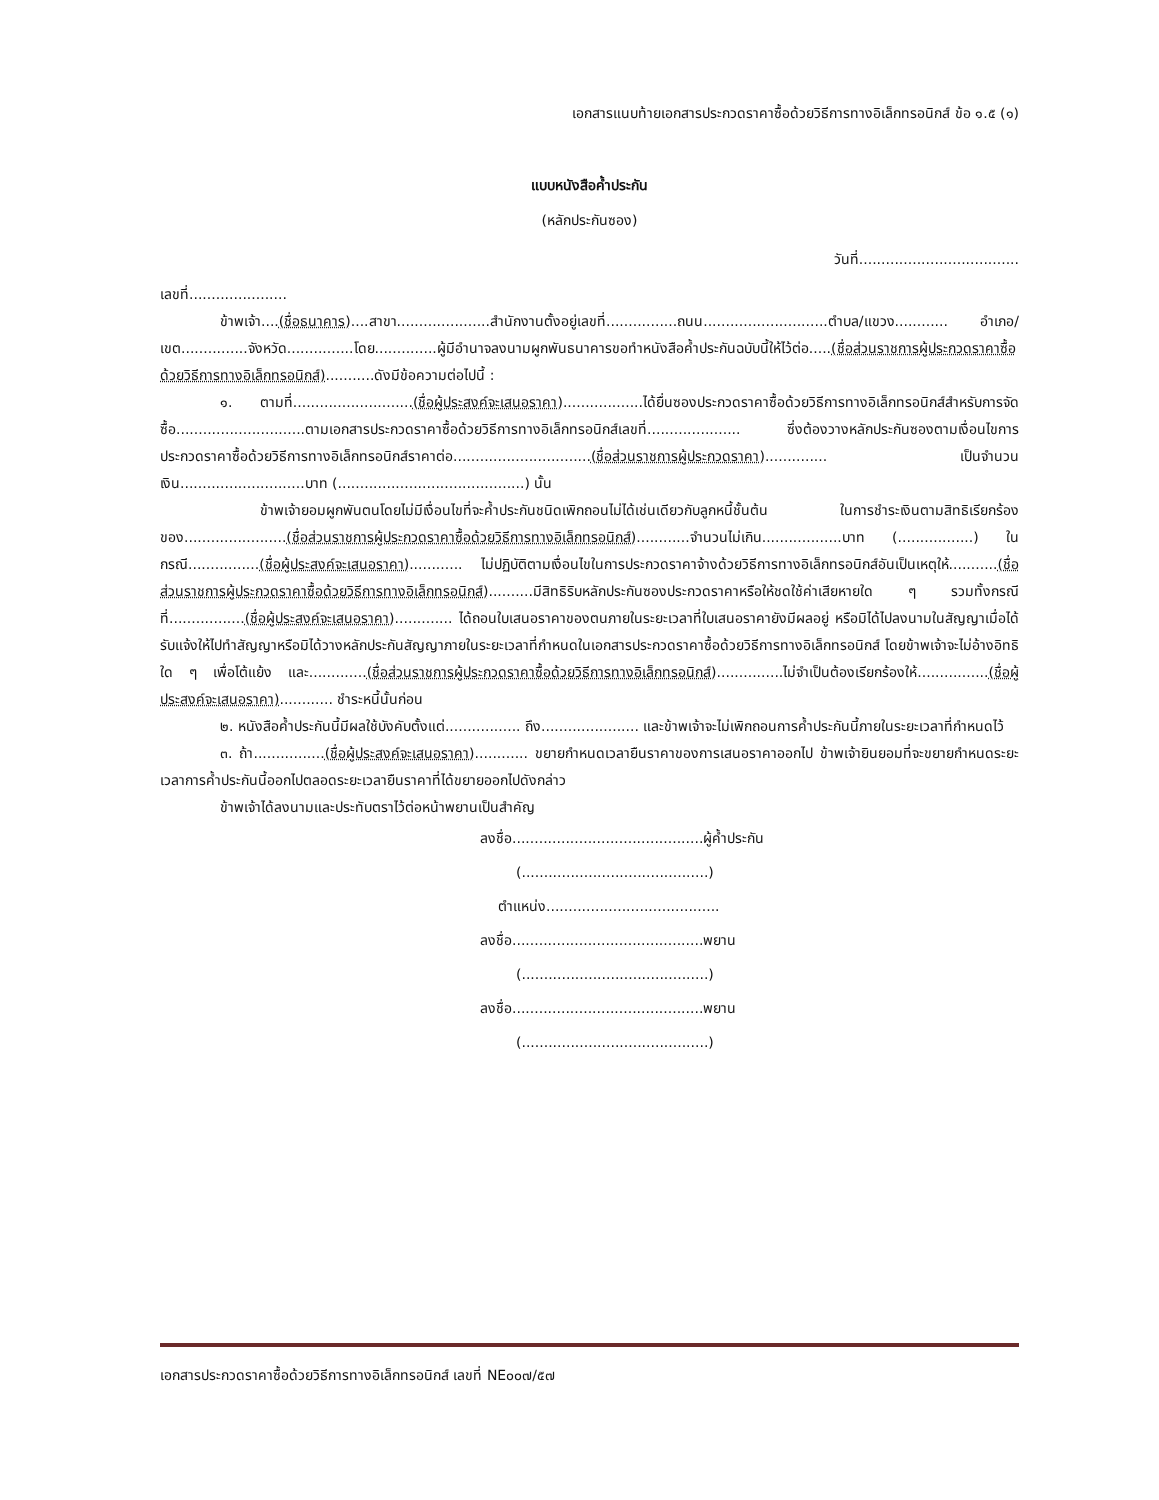เอกสารแนบท้ายเอกสารประกวดราคาซื้อด้วยวิธีการทางอิเล็กทรอนิกส์ ข้อ ๑.๕ (๑)
แบบหนังสือค้ำประกัน
(หลักประกันซอง)
วันที่....................................
เลขที่......................
ข้าพเจ้า....(ชื่อธนาคาร)....สาขา.....................สำนักงานตั้งอยู่เลขที่................ถนน............................ตำบล/แขวง............ อำเภอ/เขต...............จังหวัด...............โดย..............ผู้มีอำนาจลงนามผูกพันธนาคารขอทำหนังสือค้ำประกันฉบับนี้ให้ไว้ต่อ.....(ชื่อส่วนราชการผู้ประกวดราคาซื้อด้วยวิธีการทางอิเล็กทรอนิกส์)...........ดังมีข้อความต่อไปนี้ :
๑. ตามที่...........................(ชื่อผู้ประสงค์จะเสนอราคา)..................ได้ยื่นซองประกวดราคาซื้อด้วยวิธีการทางอิเล็กทรอนิกส์สำหรับการจัดซื้อ.............................ตามเอกสารประกวดราคาซื้อด้วยวิธีการทางอิเล็กทรอนิกส์เลขที่..................... ซึ่งต้องวางหลักประกันซองตามเงื่อนไขการประกวดราคาซื้อด้วยวิธีการทางอิเล็กทรอนิกส์ราคาต่อ...............................(ชื่อส่วนราชการผู้ประกวดราคา).............. เป็นจำนวนเงิน............................บาท (..........................................) นั้น
ข้าพเจ้ายอมผูกพันตนโดยไม่มีเงื่อนไขที่จะค้ำประกันชนิดเพิกถอนไม่ได้เช่นเดียวกับลูกหนี้ชั้นต้น ในการชำระเงินตามสิทธิเรียกร้องของ.......................(ชื่อส่วนราชการผู้ประกวดราคาซื้อด้วยวิธีการทางอิเล็กทรอนิกส์)............จำนวนไม่เกิน..................บาท (.................) ในกรณี................(ชื่อผู้ประสงค์จะเสนอราคา)............ ไม่ปฏิบัติตามเงื่อนไขในการประกวดราคาจ้างด้วยวิธีการทางอิเล็กทรอนิกส์อันเป็นเหตุให้...........(ชื่อส่วนราชการผู้ประกวดราคาซื้อด้วยวิธีการทางอิเล็กทรอนิกส์)..........มีสิทธิริบหลักประกันซองประกวดราคาหรือให้ชดใช้ค่าเสียหายใด ๆ รวมทั้งกรณีที่.................(ชื่อผู้ประสงค์จะเสนอราคา)............. ได้ถอนใบเสนอราคาของตนภายในระยะเวลาที่ใบเสนอราคายังมีผลอยู่ หรือมิได้ไปลงนามในสัญญาเมื่อได้รับแจ้งให้ไปทำสัญญาหรือมิได้วางหลักประกันสัญญาภายในระยะเวลาที่กำหนดในเอกสารประกวดราคาซื้อด้วยวิธีการทางอิเล็กทรอนิกส์ โดยข้าพเจ้าจะไม่อ้างอิทธิใด ๆ เพื่อโต้แย้ง และ.............(ชื่อส่วนราชการผู้ประกวดราคาซื้อด้วยวิธีการทางอิเล็กทรอนิกส์)...............ไม่จำเป็นต้องเรียกร้องให้................(ชื่อผู้ประสงค์จะเสนอราคา)............ ชำระหนี้นั้นก่อน
๒. หนังสือค้ำประกันนี้มีผลใช้บังคับตั้งแต่................. ถึง...................... และข้าพเจ้าจะไม่เพิกถอนการค้ำประกันนี้ภายในระยะเวลาที่กำหนดไว้
๓. ถ้า................(ชื่อผู้ประสงค์จะเสนอราคา)............ ขยายกำหนดเวลายืนราคาของการเสนอราคาออกไป ข้าพเจ้ายินยอมที่จะขยายกำหนดระยะเวลาการค้ำประกันนี้ออกไปตลอดระยะเวลายืนราคาที่ได้ขยายออกไปดังกล่าว
ข้าพเจ้าได้ลงนามและประทับตราไว้ต่อหน้าพยานเป็นสำคัญ
ลงชื่อ...........................................ผู้ค้ำประกัน
(..........................................)
ตำแหน่ง.......................................
ลงชื่อ...........................................พยาน
(..........................................)
ลงชื่อ...........................................พยาน
(..........................................)
เอกสารประกวดราคาซื้อด้วยวิธีการทางอิเล็กทรอนิกส์ เลขที่ NE๐๐๗/๕๗